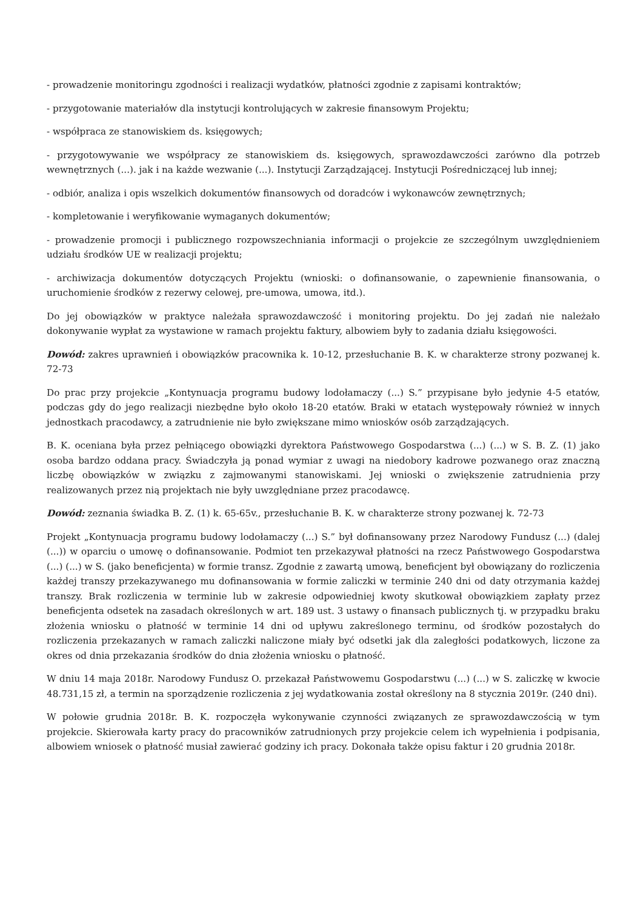- prowadzenie monitoringu zgodności i realizacji wydatków, płatności zgodnie z zapisami kontraktów;
- przygotowanie materiałów dla instytucji kontrolujących w zakresie finansowym Projektu;
- współpraca ze stanowiskiem ds. księgowych;
- przygotowywanie we współpracy ze stanowiskiem ds. księgowych, sprawozdawczości zarówno dla potrzeb wewnętrznych (...). jak i na każde wezwanie (...). Instytucji Zarządzającej. Instytucji Pośredniczącej lub innej;
- odbiór, analiza i opis wszelkich dokumentów finansowych od doradców i wykonawców zewnętrznych;
- kompletowanie i weryfikowanie wymaganych dokumentów;
- prowadzenie promocji i publicznego rozpowszechniania informacji o projekcie ze szczególnym uwzględnieniem udziału środków UE w realizacji projektu;
- archiwizacja dokumentów dotyczących Projektu (wnioski: o dofinansowanie, o zapewnienie finansowania, o uruchomienie środków z rezerwy celowej, pre-umowa, umowa, itd.).
Do jej obowiązków w praktyce należała sprawozdawczość i monitoring projektu. Do jej zadań nie należało dokonywanie wypłat za wystawione w ramach projektu faktury, albowiem były to zadania działu księgowości.
Dowód: zakres uprawnień i obowiązków pracownika k. 10-12, przesłuchanie B. K. w charakterze strony pozwanej k. 72-73
Do prac przy projekcie „Kontynuacja programu budowy lodołamaczy (...) S.” przypisane było jedynie 4-5 etatów, podczas gdy do jego realizacji niezbędne było około 18-20 etatów. Braki w etatach występowały również w innych jednostkach pracodawcy, a zatrudnienie nie było zwiększane mimo wniosków osób zarządzających.
B. K. oceniana była przez pełniącego obowiązki dyrektora Państwowego Gospodarstwa (...) (...) w S. B. Z. (1) jako osoba bardzo oddana pracy. Świadczyła ją ponad wymiar z uwagi na niedobory kadrowe pozwanego oraz znaczną liczbę obowiązków w związku z zajmowanymi stanowiskami. Jej wnioski o zwiększenie zatrudnienia przy realizowanych przez nią projektach nie były uwzględniane przez pracodawcę.
Dowód: zeznania świadka B. Z. (1) k. 65-65v., przesłuchanie B. K. w charakterze strony pozwanej k. 72-73
Projekt „Kontynuacja programu budowy lodołamaczy (...) S.” był dofinansowany przez Narodowy Fundusz (...) (dalej (...)) w oparciu o umowę o dofinansowanie. Podmiot ten przekazywał płatności na rzecz Państwowego Gospodarstwa (...) (...) w S. (jako beneficjenta) w formie transz. Zgodnie z zawartą umową, beneficjent był obowiązany do rozliczenia każdej transzy przekazywanego mu dofinansowania w formie zaliczki w terminie 240 dni od daty otrzymania każdej transzy. Brak rozliczenia w terminie lub w zakresie odpowiedniej kwoty skutkował obowiązkiem zapłaty przez beneficjenta odsetek na zasadach określonych w art. 189 ust. 3 ustawy o finansach publicznych tj. w przypadku braku złożenia wniosku o płatność w terminie 14 dni od upływu zakreślonego terminu, od środków pozostałych do rozliczenia przekazanych w ramach zaliczki naliczone miały być odsetki jak dla zaległości podatkowych, liczone za okres od dnia przekazania środków do dnia złożenia wniosku o płatność.
W dniu 14 maja 2018r. Narodowy Fundusz O. przekazał Państwowemu Gospodarstwu (...) (...) w S. zaliczkę w kwocie 48.731,15 zł, a termin na sporządzenie rozliczenia z jej wydatkowania został określony na 8 stycznia 2019r. (240 dni).
W połowie grudnia 2018r. B. K. rozpoczęła wykonywanie czynności związanych ze sprawozdawczością w tym projekcie. Skierowała karty pracy do pracowników zatrudnionych przy projekcie celem ich wypełnienia i podpisania, albowiem wniosek o płatność musiał zawierać godziny ich pracy. Dokonała także opisu faktur i 20 grudnia 2018r.